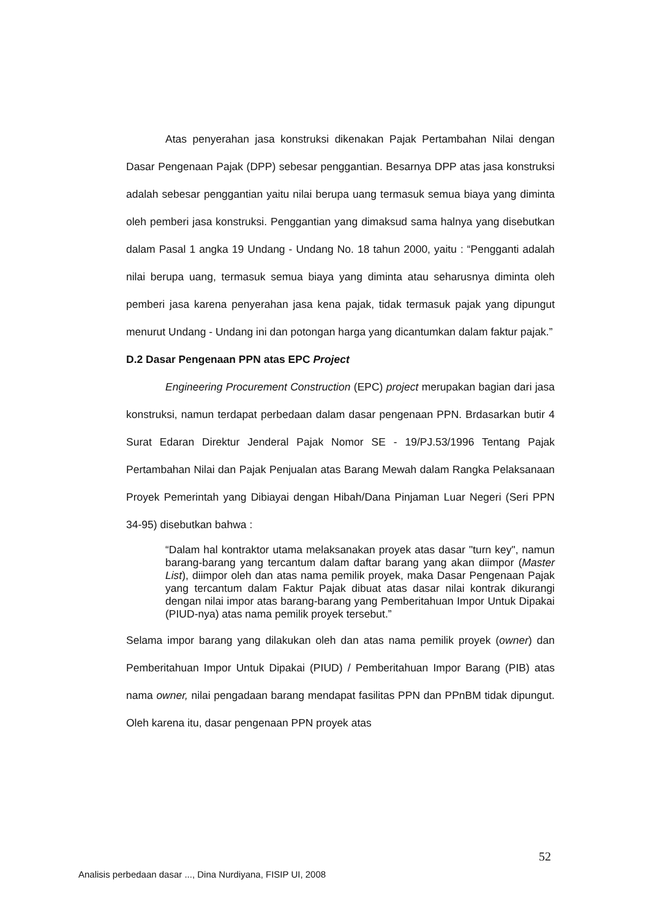Atas penyerahan jasa konstruksi dikenakan Pajak Pertambahan Nilai dengan Dasar Pengenaan Pajak (DPP) sebesar penggantian. Besarnya DPP atas jasa konstruksi adalah sebesar penggantian yaitu nilai berupa uang termasuk semua biaya yang diminta oleh pemberi jasa konstruksi. Penggantian yang dimaksud sama halnya yang disebutkan dalam Pasal 1 angka 19 Undang - Undang No. 18 tahun 2000, yaitu : “Pengganti adalah nilai berupa uang, termasuk semua biaya yang diminta atau seharusnya diminta oleh pemberi jasa karena penyerahan jasa kena pajak, tidak termasuk pajak yang dipungut menurut Undang - Undang ini dan potongan harga yang dicantumkan dalam faktur pajak.”
D.2 Dasar Pengenaan PPN atas EPC Project
Engineering Procurement Construction (EPC) project merupakan bagian dari jasa konstruksi, namun terdapat perbedaan dalam dasar pengenaan PPN. Brdasarkan butir 4 Surat Edaran Direktur Jenderal Pajak Nomor SE - 19/PJ.53/1996 Tentang Pajak Pertambahan Nilai dan Pajak Penjualan atas Barang Mewah dalam Rangka Pelaksanaan Proyek Pemerintah yang Dibiayai dengan Hibah/Dana Pinjaman Luar Negeri (Seri PPN 34-95) disebutkan bahwa :
“Dalam hal kontraktor utama melaksanakan proyek atas dasar "turn key", namun barang-barang yang tercantum dalam daftar barang yang akan diimpor (Master List), diimpor oleh dan atas nama pemilik proyek, maka Dasar Pengenaan Pajak yang tercantum dalam Faktur Pajak dibuat atas dasar nilai kontrak dikurangi dengan nilai impor atas barang-barang yang Pemberitahuan Impor Untuk Dipakai (PIUD-nya) atas nama pemilik proyek tersebut.”
Selama impor barang yang dilakukan oleh dan atas nama pemilik proyek (owner) dan Pemberitahuan Impor Untuk Dipakai (PIUD) / Pemberitahuan Impor Barang (PIB) atas nama owner, nilai pengadaan barang mendapat fasilitas PPN dan PPnBM tidak dipungut. Oleh karena itu, dasar pengenaan PPN proyek atas
52
Analisis perbedaan dasar ..., Dina Nurdiyana, FISIP UI, 2008